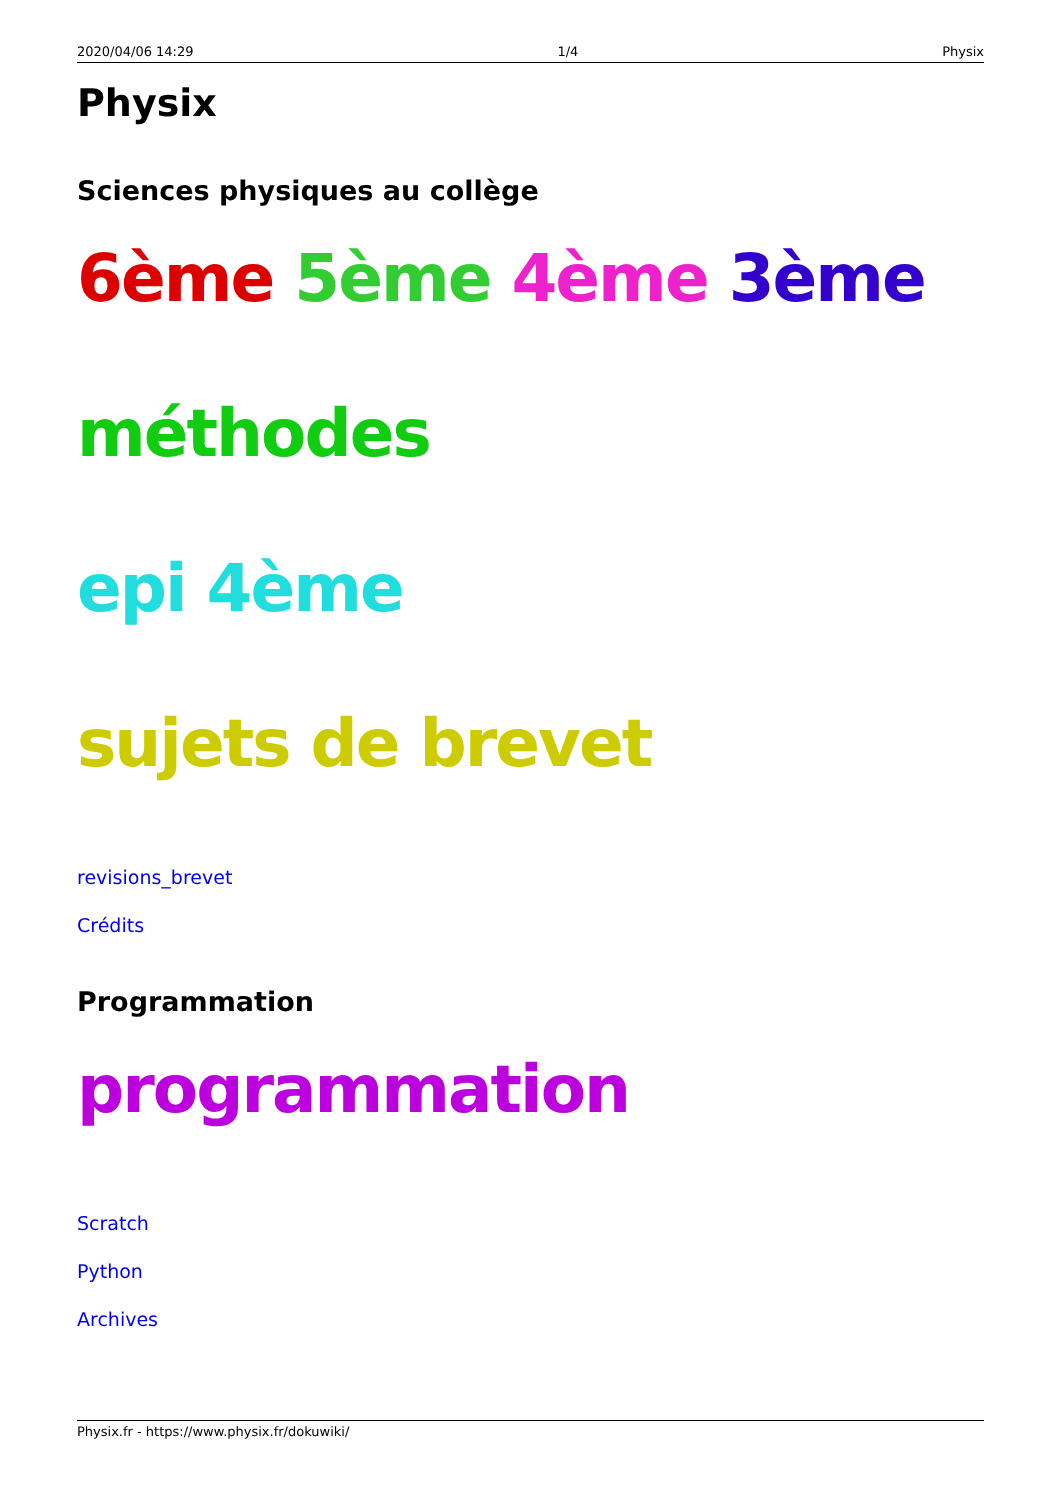2020/04/06 14:29 1/4 Physix
Physix
Sciences physiques au collège
6ème 5ème 4ème 3ème
méthodes
epi 4ème
sujets de brevet
revisions_brevet
Crédits
Programmation
programmation
Scratch
Python
Archives
Physix.fr - https://www.physix.fr/dokuwiki/